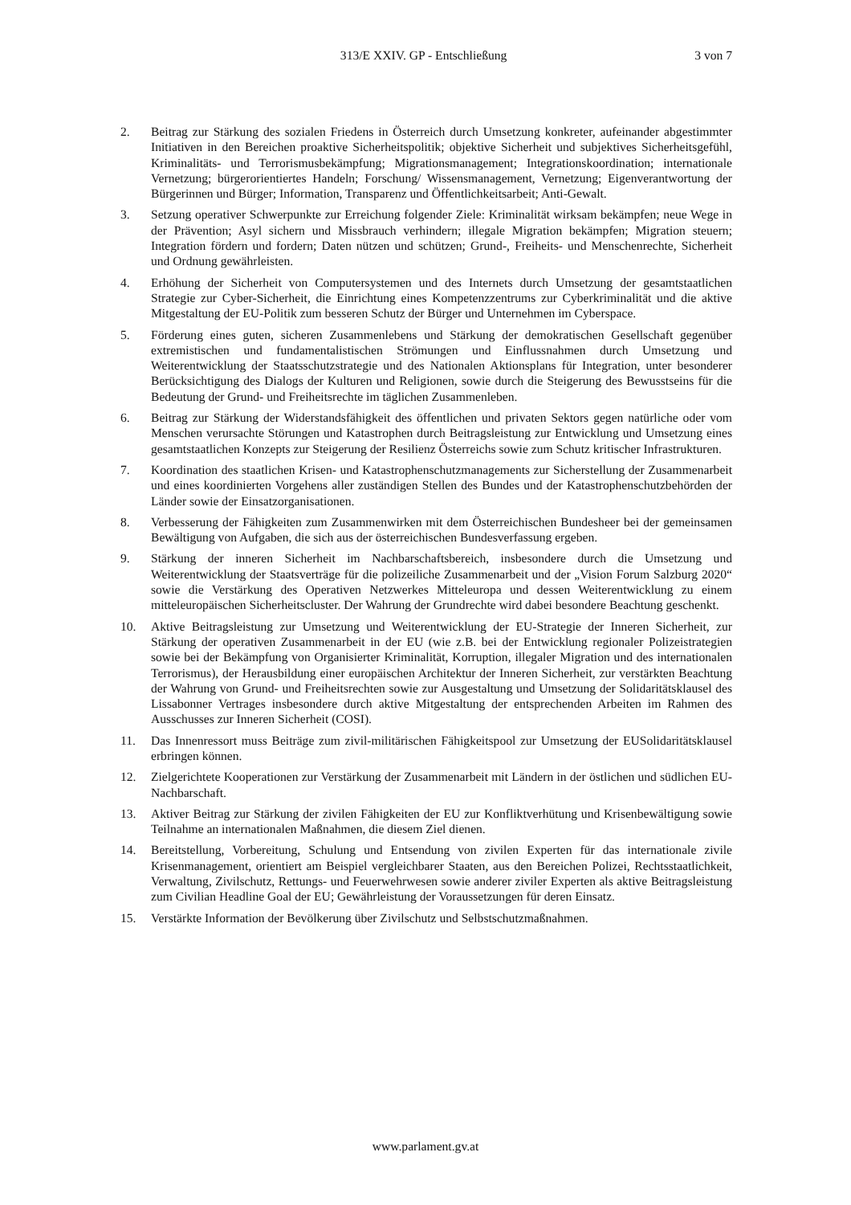313/E XXIV. GP - Entschließung 3 von 7
2. Beitrag zur Stärkung des sozialen Friedens in Österreich durch Umsetzung konkreter, aufeinander abgestimmter Initiativen in den Bereichen proaktive Sicherheitspolitik; objektive Sicherheit und subjektives Sicherheitsgefühl, Kriminalitäts- und Terrorismusbekämpfung; Migrationsmanagement; Integrationskoordination; internationale Vernetzung; bürgerorientiertes Handeln; Forschung/ Wissensmanagement, Vernetzung; Eigenverantwortung der Bürgerinnen und Bürger; Information, Transparenz und Öffentlichkeitsarbeit; Anti-Gewalt.
3. Setzung operativer Schwerpunkte zur Erreichung folgender Ziele: Kriminalität wirksam bekämpfen; neue Wege in der Prävention; Asyl sichern und Missbrauch verhindern; illegale Migration bekämpfen; Migration steuern; Integration fördern und fordern; Daten nützen und schützen; Grund-, Freiheits- und Menschenrechte, Sicherheit und Ordnung gewährleisten.
4. Erhöhung der Sicherheit von Computersystemen und des Internets durch Umsetzung der gesamtstaatlichen Strategie zur Cyber-Sicherheit, die Einrichtung eines Kompetenzzentrums zur Cyberkriminalität und die aktive Mitgestaltung der EU-Politik zum besseren Schutz der Bürger und Unternehmen im Cyberspace.
5. Förderung eines guten, sicheren Zusammenlebens und Stärkung der demokratischen Gesellschaft gegenüber extremistischen und fundamentalistischen Strömungen und Einflussnahmen durch Umsetzung und Weiterentwicklung der Staatsschutzstrategie und des Nationalen Aktionsplans für Integration, unter besonderer Berücksichtigung des Dialogs der Kulturen und Religionen, sowie durch die Steigerung des Bewusstseins für die Bedeutung der Grund- und Freiheitsrechte im täglichen Zusammenleben.
6. Beitrag zur Stärkung der Widerstandsfähigkeit des öffentlichen und privaten Sektors gegen natürliche oder vom Menschen verursachte Störungen und Katastrophen durch Beitragsleistung zur Entwicklung und Umsetzung eines gesamtstaatlichen Konzepts zur Steigerung der Resilienz Österreichs sowie zum Schutz kritischer Infrastrukturen.
7. Koordination des staatlichen Krisen- und Katastrophenschutzmanagements zur Sicherstellung der Zusammenarbeit und eines koordinierten Vorgehens aller zuständigen Stellen des Bundes und der Katastrophenschutzbehörden der Länder sowie der Einsatzorganisationen.
8. Verbesserung der Fähigkeiten zum Zusammenwirken mit dem Österreichischen Bundesheer bei der gemeinsamen Bewältigung von Aufgaben, die sich aus der österreichischen Bundesverfassung ergeben.
9. Stärkung der inneren Sicherheit im Nachbarschaftsbereich, insbesondere durch die Umsetzung und Weiterentwicklung der Staatsverträge für die polizeiliche Zusammenarbeit und der „Vision Forum Salzburg 2020“ sowie die Verstärkung des Operativen Netzwerkes Mitteleuropa und dessen Weiterentwicklung zu einem mitteleuropäischen Sicherheitscluster. Der Wahrung der Grundrechte wird dabei besondere Beachtung geschenkt.
10. Aktive Beitragsleistung zur Umsetzung und Weiterentwicklung der EU-Strategie der Inneren Sicherheit, zur Stärkung der operativen Zusammenarbeit in der EU (wie z.B. bei der Entwicklung regionaler Polizeistrategien sowie bei der Bekämpfung von Organisierter Kriminalität, Korruption, illegaler Migration und des internationalen Terrorismus), der Herausbildung einer europäischen Architektur der Inneren Sicherheit, zur verstärkten Beachtung der Wahrung von Grund- und Freiheitsrechten sowie zur Ausgestaltung und Umsetzung der Solidaritätsklausel des Lissabonner Vertrages insbesondere durch aktive Mitgestaltung der entsprechenden Arbeiten im Rahmen des Ausschusses zur Inneren Sicherheit (COSI).
11. Das Innenressort muss Beiträge zum zivil-militärischen Fähigkeitspool zur Umsetzung der EUSolidaritätsklausel erbringen können.
12. Zielgerichtete Kooperationen zur Verstärkung der Zusammenarbeit mit Ländern in der östlichen und südlichen EU-Nachbarschaft.
13. Aktiver Beitrag zur Stärkung der zivilen Fähigkeiten der EU zur Konfliktverhütung und Krisenbewältigung sowie Teilnahme an internationalen Maßnahmen, die diesem Ziel dienen.
14. Bereitstellung, Vorbereitung, Schulung und Entsendung von zivilen Experten für das internationale zivile Krisenmanagement, orientiert am Beispiel vergleichbarer Staaten, aus den Bereichen Polizei, Rechtsstaatlichkeit, Verwaltung, Zivilschutz, Rettungs- und Feuerwehrwesen sowie anderer ziviler Experten als aktive Beitragsleistung zum Civilian Headline Goal der EU; Gewährleistung der Voraussetzungen für deren Einsatz.
15. Verstärkte Information der Bevölkerung über Zivilschutz und Selbstschutzmaßnahmen.
www.parlament.gv.at